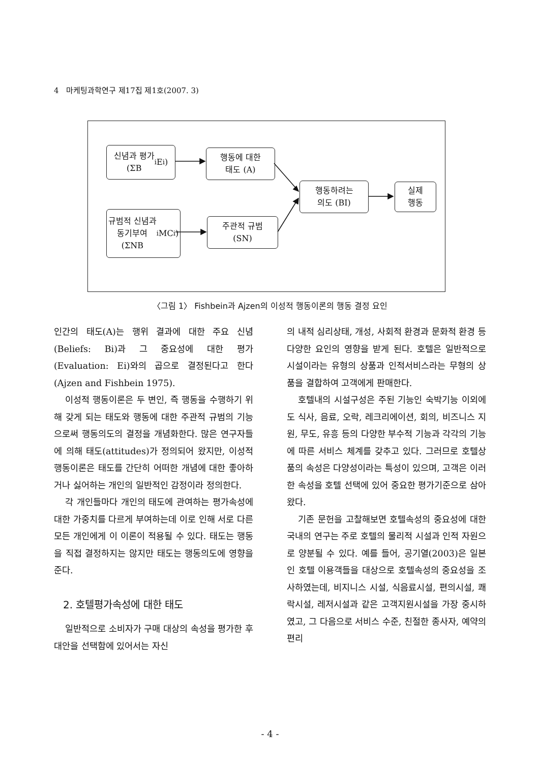4 마케팅과학연구 제17집 제1호(2007. 3)
신념과 평가
(ΣB<sub>i</sub>E<sub>i</sub>)
행동에 대한
태도 (A)
행동하려는
의도 (BI)
실제
행동
규범적 신념과
동기부여
(ΣNB<sub>i</sub>MC<sub>i</sub>)
주관적 규범
(SN)
〈그림 1〉 Fishbein과 Ajzen의 이성적 행동이론의 행동 결정 요인
인간의 태도(A)는 행위 결과에 대한 주요 신념(Beliefs: Bi)과 그 중요성에 대한 평가(Evaluation: Ei)와의 곱으로 결정된다고 한다(Ajzen and Fishbein 1975).
이성적 행동이론은 두 변인, 즉 행동을 수행하기 위해 갖게 되는 태도와 행동에 대한 주관적 규범의 기능으로써 행동의도의 결정을 개념화한다. 많은 연구자들에 의해 태도(attitudes)가 정의되어 왔지만, 이성적 행동이론은 태도를 간단히 어떠한 개념에 대한 좋아하거나 싫어하는 개인의 일반적인 감정이라 정의한다.
각 개인들마다 개인의 태도에 관여하는 평가속성에 대한 가중치를 다르게 부여하는데 이로 인해 서로 다른 모든 개인에게 이 이론이 적용될 수 있다. 태도는 행동을 직접 결정하지는 않지만 태도는 행동의도에 영향을 준다.
2. 호텔평가속성에 대한 태도
일반적으로 소비자가 구매 대상의 속성을 평가한 후 대안을 선택함에 있어서는 자신
의 내적 심리상태, 개성, 사회적 환경과 문화적 환경 등 다양한 요인의 영향을 받게 된다. 호텔은 일반적으로 시설이라는 유형의 상품과 인적서비스라는 무형의 상품을 결합하여 고객에게 판매한다.
호텔내의 시설구성은 주된 기능인 숙박기능 이외에도 식사, 음료, 오락, 레크리에이션, 회의, 비즈니스 지원, 무도, 유흥 등의 다양한 부수적 기능과 각각의 기능에 따른 서비스 체계를 갖추고 있다. 그러므로 호텔상품의 속성은 다양성이라는 특성이 있으며, 고객은 이러한 속성을 호텔 선택에 있어 중요한 평가기준으로 삼아왔다.
기존 문헌을 고찰해보면 호텔속성의 중요성에 대한 국내의 연구는 주로 호텔의 물리적 시설과 인적 자원으로 양분될 수 있다. 예를 들어, 공기열(2003)은 일본인 호텔 이용객들을 대상으로 호텔속성의 중요성을 조사하였는데, 비지니스 시설, 식음료시설, 편의시설, 쾌락시설, 레저시설과 같은 고객지원시설을 가장 중시하였고, 그 다음으로 서비스 수준, 친절한 종사자, 예약의 편리
- 4 -